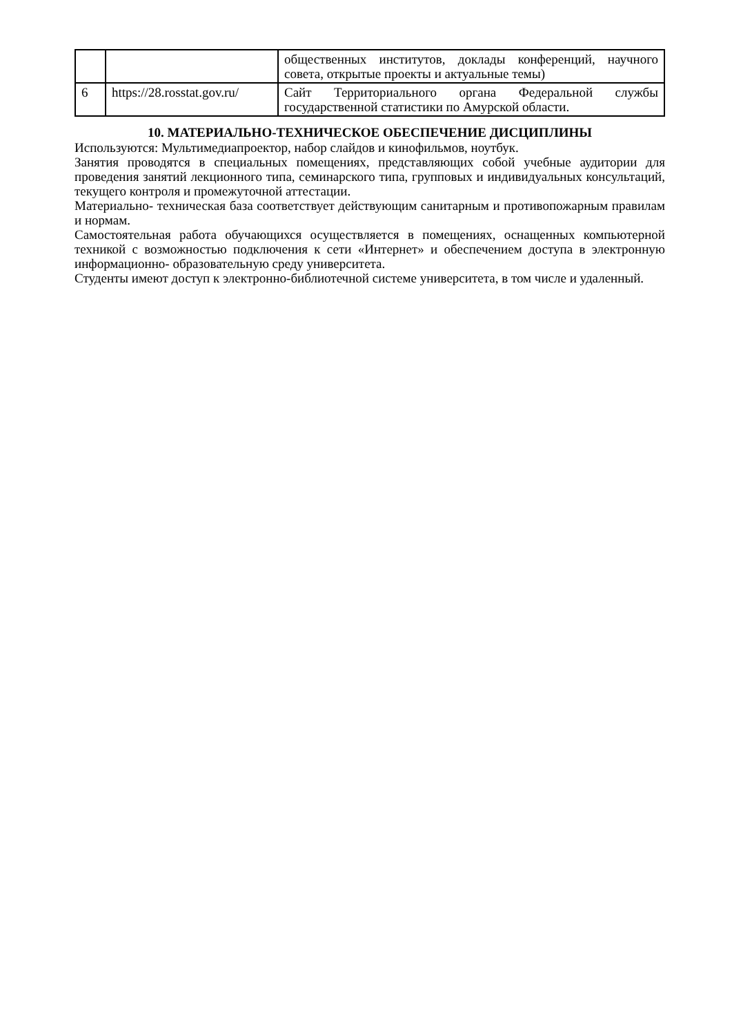| | | общественных институтов, доклады конференций, научного совета, открытые проекты и актуальные темы) |
| 6 | https://28.rosstat.gov.ru/ | Сайт Территориального органа Федеральной службы государственной статистики по Амурской области. |
10. МАТЕРИАЛЬНО-ТЕХНИЧЕСКОЕ ОБЕСПЕЧЕНИЕ ДИСЦИПЛИНЫ
Используются: Мультимедиапроектор, набор слайдов и кинофильмов, ноутбук.
Занятия проводятся в специальных помещениях, представляющих собой учебные аудитории для проведения занятий лекционного типа, семинарского типа, групповых и индивидуальных консультаций, текущего контроля и промежуточной аттестации.
Материально- техническая база соответствует действующим санитарным и противопожарным правилам и нормам.
Самостоятельная работа обучающихся осуществляется в помещениях, оснащенных компьютерной техникой с возможностью подключения к сети «Интернет» и обеспечением доступа в электронную информационно- образовательную среду университета.
Студенты имеют доступ к электронно-библиотечной системе университета, в том числе и удаленный.